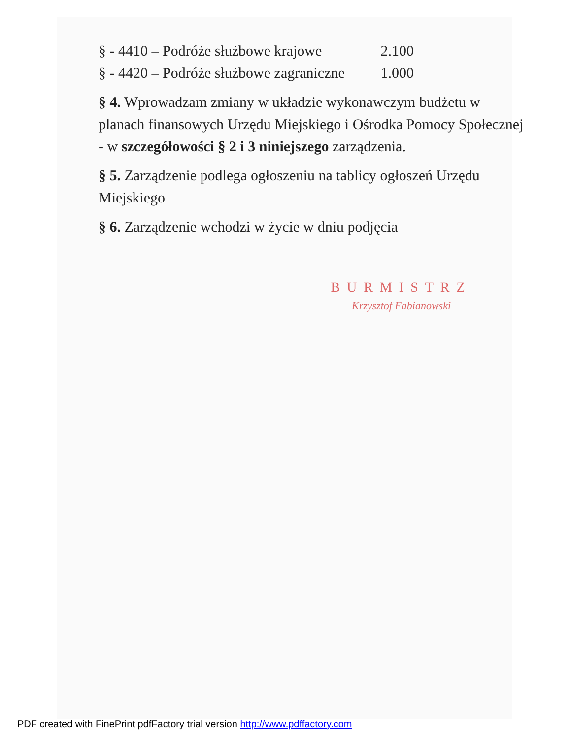§ - 4410 – Podróże służbowe krajowe 2.100
§ - 4420 – Podróże służbowe zagraniczne 1.000
§ 4. Wprowadzam zmiany w układzie wykonawczym budżetu w planach finansowych Urzędu Miejskiego i Ośrodka Pomocy Społecznej - w szczegółowości § 2 i 3 niniejszego zarządzenia.
§ 5. Zarządzenie podlega ogłoszeniu na tablicy ogłoszeń Urzędu Miejskiego
§ 6. Zarządzenie wchodzi w życie w dniu podjęcia
BURMISTRZ
Krzysztof Fabianowski
PDF created with FinePrint pdfFactory trial version http://www.pdffactory.com